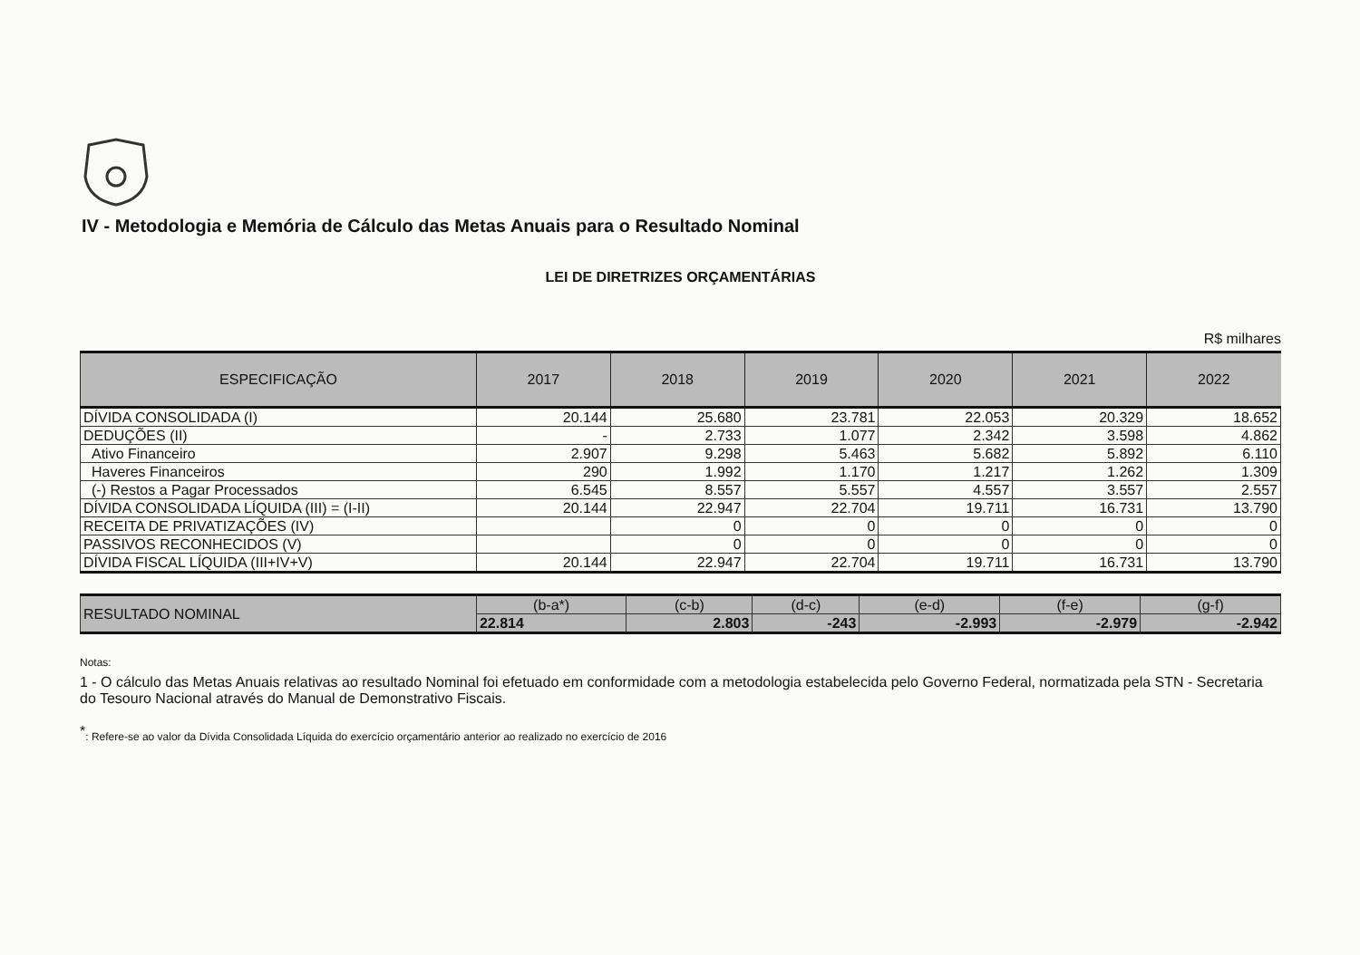IV - Metodologia e Memória de Cálculo das Metas Anuais para o Resultado Nominal
LEI DE DIRETRIZES ORÇAMENTÁRIAS
R$ milhares
| ESPECIFICAÇÃO | 2017 | 2018 | 2019 | 2020 | 2021 | 2022 |
| --- | --- | --- | --- | --- | --- | --- |
| DÍVIDA CONSOLIDADA (I) | 20.144 | 25.680 | 23.781 | 22.053 | 20.329 | 18.652 |
| DEDUÇÕES (II) | - | 2.733 | 1.077 | 2.342 | 3.598 | 4.862 |
| Ativo Financeiro | 2.907 | 9.298 | 5.463 | 5.682 | 5.892 | 6.110 |
| Haveres Financeiros | 290 | 1.992 | 1.170 | 1.217 | 1.262 | 1.309 |
| (-) Restos a Pagar Processados | 6.545 | 8.557 | 5.557 | 4.557 | 3.557 | 2.557 |
| DÍVIDA CONSOLIDADA LÍQUIDA (III) = (I-II) | 20.144 | 22.947 | 22.704 | 19.711 | 16.731 | 13.790 |
| RECEITA DE PRIVATIZAÇÕES (IV) | | 0 | 0 | 0 | 0 | 0 |
| PASSIVOS RECONHECIDOS (V) | | 0 | 0 | 0 | 0 | 0 |
| DÍVIDA FISCAL LÍQUIDA (III+IV+V) | 20.144 | 22.947 | 22.704 | 19.711 | 16.731 | 13.790 |
| RESULTADO NOMINAL | (b-a*) | (c-b) | (d-c) | (e-d) | (f-e) | (g-f) |
| | 22.814 | 2.803 | -243 | -2.993 | -2.979 | -2.942 |
Notas:
1 - O cálculo das Metas Anuais relativas ao resultado Nominal foi efetuado em conformidade com a metodologia estabelecida pelo Governo Federal, normatizada pela STN - Secretaria do Tesouro Nacional através do Manual de Demonstrativo Fiscais.
<sup>*</sup>: Refere-se ao valor da Dívida Consolidada Líquida do exercício orçamentário anterior ao realizado no exercício de 2016